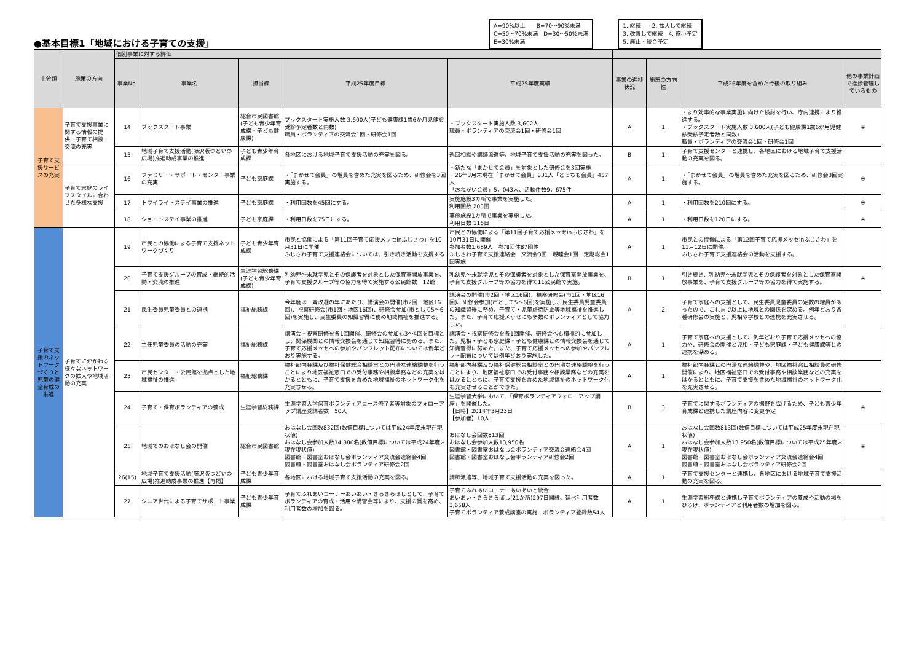●基本目標1「地域における子育ての支援」
A=90%以上　　B=70～90%未満
C=50～70%未満　D=30～50%未満
E=30%未満
1. 継続　　2. 拡大して継続
3. 改善して継続　4. 縮小予定
5. 廃止・統合予定
| 中分類 | 施策の方向 | 個別事業に対する評価 | | | | | | | | |
| --- | --- | --- | --- | --- | --- | --- | --- | --- | --- | --- |
| | | 事業No. | 事業名 | 担当課 | 平成25年度目標 | 平成25年度実績 | 事業の進捗状況 | 施策の方向性 | 平成26年度を含めた今後の取り組み | 他の事業計画で進捗管理しているもの |
| 子育て支援サービスの充実 | 子育て支援事業に関する情報の提供・子育て相談・交流の充実 | 14 | ブックスタート事業 | 総合市民図書館(子ども青少年育成課・子ども健康課) | ブックスタート実施人数 3,600人(子ども健康課1歳6か月児健診受診予定者数と同数) 職員・ボランティアの交流会1回・研修会1回 | ・ブックスタート実施人数 3,602人 職員・ボランティアの交流会1回・研修会1回 | A | 1 | ・より効率的な事業実施に向けた検討を行い、庁内連携により推進する。 ・ブックスタート実施人数 3,600人(子ども健康課1歳6か月児健診受診予定者数と同数) 職員・ボランティアの交流会1回・研修会1回 | ※ |
| | | 15 | 地域子育て支援活動(藤沢版つどいの広場)推進助成事業の推進 | 子ども青少年育成課 | 各地区における地域子育て支援活動の充実を図る。 | 巡回相談や講師派遣等、地域子育て支援活動の充実を図った。 | B | 1 | 子育て支援センターと連携し、各地区における地域子育て支援活動の充実を図る。 | |
| | 子育て家庭のライフスタイルに合わせた多様な支援 | 16 | ファミリー・サポート・センター事業の充実 | 子ども家庭課 | ・「まかせて会員」の増員を含めた充実を図るため、研修会を3回実施する。 | ・新たな「まかせて会員」を対象とした研修会を3回実施 ・26年3月末現在「まかせて会員」831人「どっちも会員」457人 「おねがい会員」5，043人、活動件数9，675件 | A | 1 | ・「まかせて会員」の増員を含めた充実を図るため、研修会3回実施する。 | ※ |
| | | 17 | トワイライトステイ事業の推進 | 子ども家庭課 | ・利用回数を45回にする。 | 実施施設3カ所で事業を実施した。 利用回数 203回 | A | 1 | ・利用回数を210回にする。 | ※ |
| | | 18 | ショートステイ事業の推進 | 子ども家庭課 | ・利用日数を75日にする。 | 実施施設1カ所で事業を実施した。 利用日数 116日 | A | 1 | ・利用日数を120日にする。 | ※ |
| 子育て支援のネットワークづくりと児童の健全育成の推進 | 子育てにかかわる様々なネットワークの拡大や地域活動の充実 | 19 | 市民との協働による子育て支援ネットワークづくり | 子ども青少年育成課 | 市民と協働による「第11回子育て応援メッセinふじさわ」を10月31日に開催 ふじさわ子育て支援連絡会については、引き続き活動を支援する | 市民との協働による「第11回子育て応援メッセinふじさわ」を10月31日に開催 参加者数1,689人 参加団体87団体 ふじさわ子育て支援連絡会 交流会3回 親睦会1回 定期総会1回実施 | A | 1 | 市民との協働による「第12回子育て応援メッセinふじさわ」を11月12日に開催。 ふじさわ子育て支援連絡会の活動を支援する。 | |
| | | 20 | 子育て支援グループの育成・継続的活動・交流の推進 | 生涯学習総務課(子ども青少年育成課) | 乳幼児～未就学児とその保護者を対象とした保育室開放事業を、子育て支援グループ等の協力を得て実施する公民館数 12館 | 乳幼児～未就学児とその保護者を対象とした保育室開放事業を、子育て支援グループ等の協力を得て11公民館で実施。 | B | 1 | 引き続き、乳幼児～未就学児とその保護者を対象とした保育室開放事業を、子育て支援グループ等の協力を得て実施する。 | ※ |
| | | 21 | 民生委員児童委員との連携 | 福祉総務課 | 今年度は一斉改選の年にあたり、講演会の開催(市2回・地区16回)、視察研修会(市1回・地区16回)、研修会参加(市として5～6回)を実施し、民生委員の知識習得に務め地域福祉を推進する。 | 講演会の開催(市2回・地区16回)、視察研修会(市1回・地区16回)、研修会参加(市として5～6回)を実施し、民生委員児童委員の知識習得に務め、子育て・児童虐待防止等地域福祉を推進した。また、子育て応援メッセにも多数のボランティアとして協力した。 | A | 2 | 子育て家庭への支援として、民生委員児童委員の定数の増員があったので、これまで以上に地域との関係を深める。例年どおり各種研修会の実施と、児相や学校との連携を充実させる。 | |
| | | 22 | 主任児童委員の活動の充実 | 福祉総務課 | 講演会・視察研修を各1回開催、研修会の参加も3～4回を目標とし、関係機関との情報交換会を通じて知識習得に努める。また、子育て応援メッセへの参加やパンフレット配布については例年どおり実施する。 | 講演会・視察研修会を各1回開催、研修会へも積極的に参加した。児相・子ども家庭課・子ども健康課との情報交換会を通じて知識習得に努めた。また、子育て応援メッセへの参加やパンフレット配布については例年どおり実施した。 | A | 1 | 子育て家庭への支援として、例年どおり子育て応援メッセへの協力や、研修会の開催と児相・子ども家庭課・子ども健康課等との連携を深める。 | |
| | | 23 | 市民センター・公民館を拠点とした地域福祉の推進 | 福祉総務課 | 福祉部内各課及び福祉保健総合相談室との円滑な連絡調整を行うことにより地区福祉窓口での受付事務や相談業務などの充実をはかるとともに、子育て支援を含めた地域福祉のネットワーク化を充実させる。 | 福祉部内各課及び福祉保健総合相談室との円滑な連絡調整を行うことにより、地区福祉窓口での受付事務や相談業務などの充実をはかるとともに、子育て支援を含めた地域福祉のネットワーク化を充実させることができた。 | A | 1 | 福祉部内各課との円滑な連絡調整や、地区福祉窓口相談員の研修開催により、地区福祉窓口での受付事務や相談業務などの充実をはかるとともに、子育て支援を含めた地域福祉のネットワーク化を充実させる。 | |
| | | 24 | 子育て・保育ボランティアの養成 | 生涯学習総務課 | 生涯学習大学保育ボランティアコース修了者等対象のフォローアップ講座受講者数 50人 | 生涯学習大学において、「保育ボランティアフォローアップ講座」を開催した。 【日時】2014年3月23日 【参加者】10人 | B | 3 | 子育てに関するボランティアの裾野を広げるため、子ども青少年育成課と連携した講座内容に変更予定 | ※ |
| | | 25 | 地域でのおはなし会の開催 | 総合市民図書館 | おはなし会回数832回(数値目標については平成24年度末現在現状値) おはなし会参加人数14,886名(数値目標については平成24年度末現在現状値) 図書館・図書室おはなし会ボランティア交流会連絡会4回 図書館・図書室おはなし会ボランティア研修会2回 | おはなし会回数813回 おはなし会参加人数13,950名 図書館・図書室おはなし会ボランティア交流会連絡会4回 図書館・図書室おはなし会ボランティア研修会2回 | A | 1 | おはなし会回数813回(数値目標については平成25年度末現在現状値) おはなし会参加人数13,950名(数値目標については平成25年度末現在現状値) 図書館・図書室おはなし会ボランティア交流会連絡会4回 図書館・図書室おはなし会ボランティア研修会2回 | ※ |
| | | 26(15) | 地域子育て支援活動(藤沢版つどいの広場)推進助成事業の推進【再掲】 | 子ども青少年育成課 | 各地区における地域子育て支援活動の充実を図る。 | 講師派遣等、地域子育て支援活動の充実を図った。 | A | 1 | 子育て支援センターと連携し、各地区における地域子育て支援活動の充実を図る。 | |
| | | 27 | シニア世代による子育てサポート事業 | 子ども青少年育成課 | 子育てふれあいコーナーあいあい・きらきらぼしとして、子育てボランティアの育成・活用や講習会等により、支援の質を高め、利用者数の増加を図る。 | 子育てふれあいコーナーあいあいと統合 あいあい・きらきらぼし(21か所)297日開設、延べ利用者数3,658人 子育てボランティア養成講座の実施 ボランティア登録数54人 | A | 1 | 生涯学習総務課と連携し子育てボランティアの養成や活動の場をひろげ、ボランティアと利用者数の増加を図る。 | |